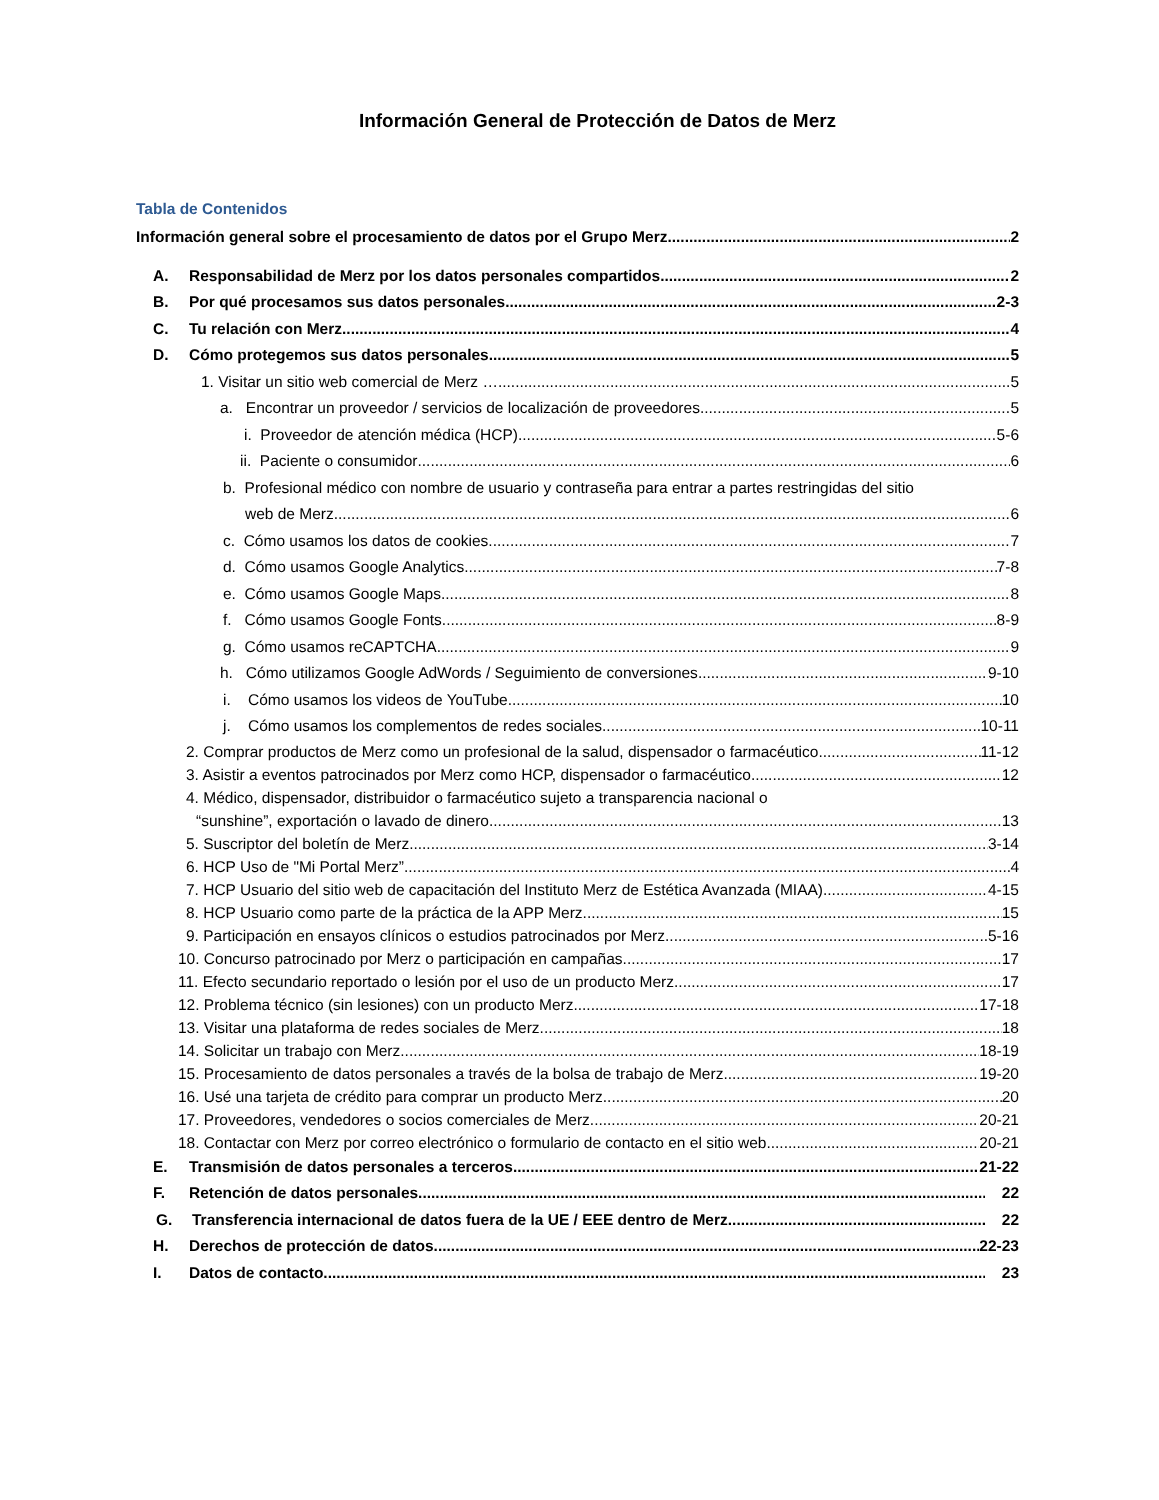Información General de Protección de Datos de Merz
Tabla de Contenidos
Información general sobre el procesamiento de datos por el Grupo Merz 2
A. Responsabilidad de Merz por los datos personales compartidos 2
B. Por qué procesamos sus datos personales 2-3
C. Tu relación con Merz 4
D. Cómo protegemos sus datos personales 5
1. Visitar un sitio web comercial de Merz … 5
a. Encontrar un proveedor / servicios de localización de proveedores 5
i. Proveedor de atención médica (HCP) 5-6
ii. Paciente o consumidor 6
b. Profesional médico con nombre de usuario y contraseña para entrar a partes restringidas del sitio
web de Merz 6
c. Cómo usamos los datos de cookies 7
d. Cómo usamos Google Analytics 7-8
e. Cómo usamos Google Maps 8
f. Cómo usamos Google Fonts 8-9
g. Cómo usamos reCAPTCHA 9
h. Cómo utilizamos Google AdWords / Seguimiento de conversiones 9-10
i. Cómo usamos los videos de YouTube 10
j. Cómo usamos los complementos de redes sociales 10-11
2. Comprar productos de Merz como un profesional de la salud, dispensador o farmacéutico 11-12
3. Asistir a eventos patrocinados por Merz como HCP, dispensador o farmacéutico 12
4. Médico, dispensador, distribuidor o farmacéutico sujeto a transparencia nacional o
“sunshine”, exportación o lavado de dinero. 13
5. Suscriptor del boletín de Merz 3-14
6. HCP Uso de "Mi Portal Merz” 4
7. HCP Usuario del sitio web de capacitación del Instituto Merz de Estética Avanzada (MIAA) 4-15
8. HCP Usuario como parte de la práctica de la APP Merz 15
9. Participación en ensayos clínicos o estudios patrocinados por Merz 5-16
10. Concurso patrocinado por Merz o participación en campañas 17
11. Efecto secundario reportado o lesión por el uso de un producto Merz 17
12. Problema técnico (sin lesiones) con un producto Merz 17-18
13. Visitar una plataforma de redes sociales de Merz 18
14. Solicitar un trabajo con Merz 18-19
15. Procesamiento de datos personales a través de la bolsa de trabajo de Merz 19-20
16. Usé una tarjeta de crédito para comprar un producto Merz 20
17. Proveedores, vendedores o socios comerciales de Merz 20-21
18. Contactar con Merz por correo electrónico o formulario de contacto en el sitio web 20-21
E. Transmisión de datos personales a terceros 21-22
F. Retención de datos personales. 22
G. Transferencia internacional de datos fuera de la UE / EEE dentro de Merz 22
H. Derechos de protección de datos. 22-23
I. Datos de contacto 23